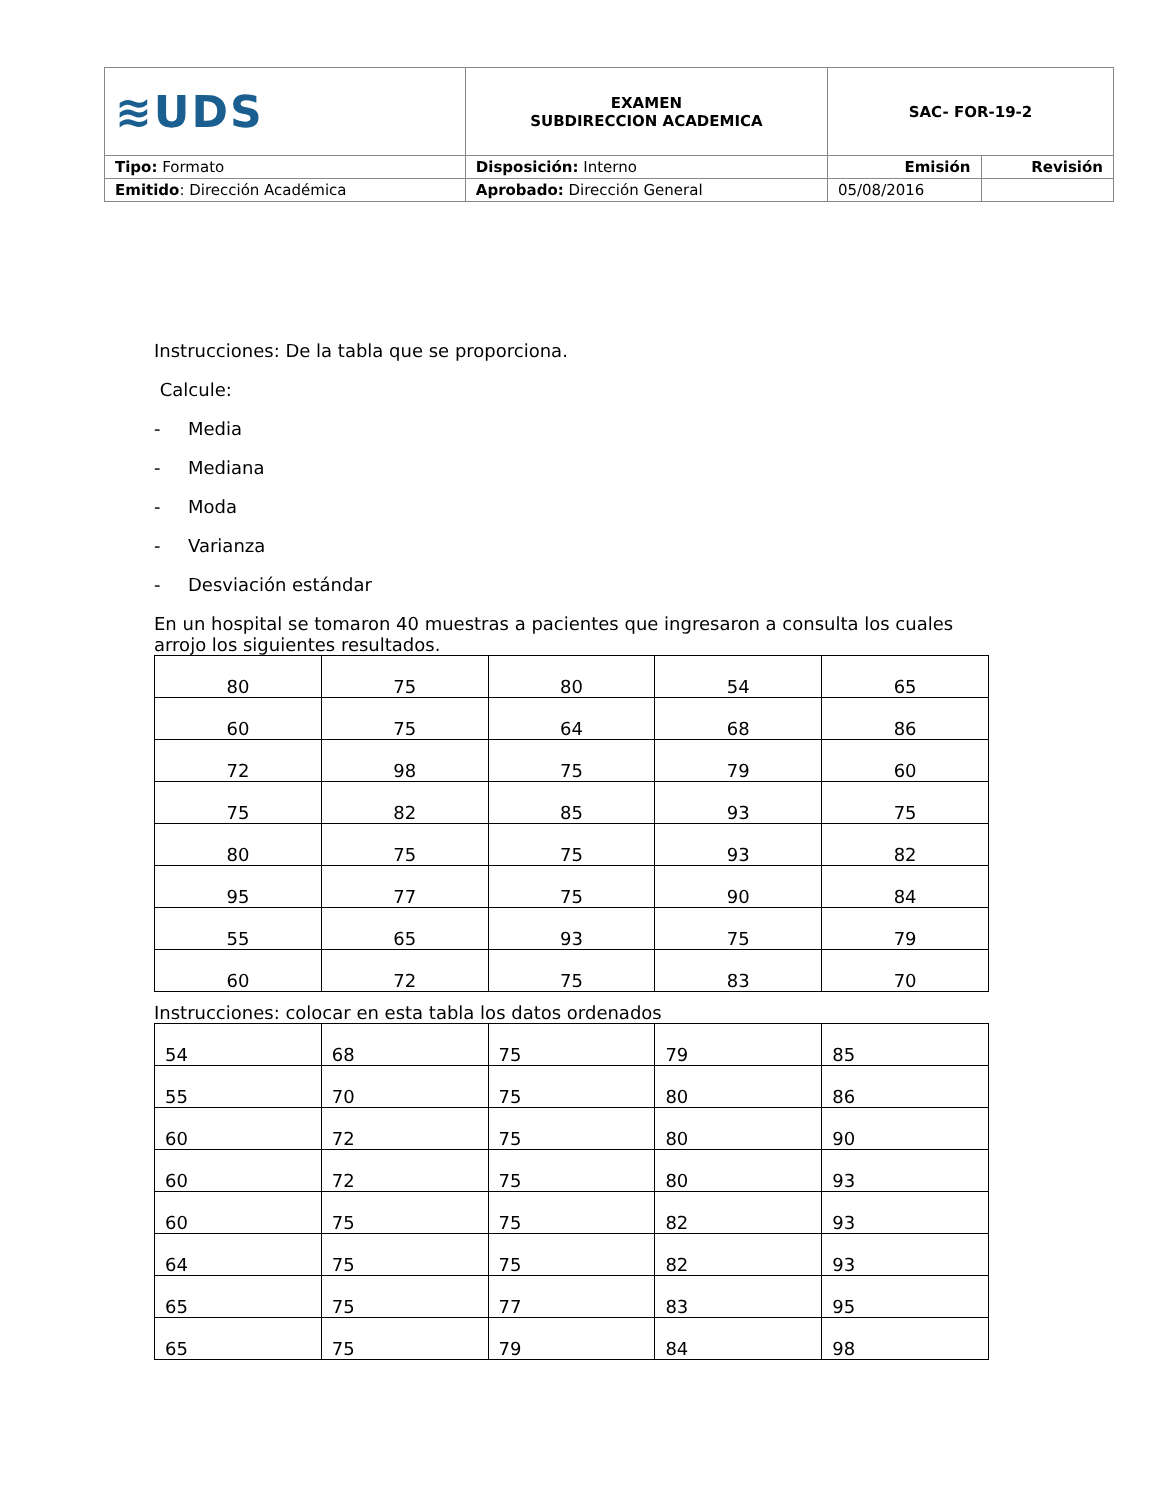| ≋UDS | EXAMEN SUBDIRECCION ACADEMICA | SAC- FOR-19-2 | |
| Tipo: Formato | Disposición: Interno | Emisión | Revisión |
| Emitido : Dirección Académica | Aprobado: Dirección General | 05/08/2016 | |
Instrucciones: De la tabla que se proporciona.
Calcule:
- Media
- Mediana
- Moda
- Varianza
- Desviación estándar
En un hospital se tomaron 40 muestras a pacientes que ingresaron a consulta los cuales arrojo los siguientes resultados.
| 80 | 75 | 80 | 54 | 65 |
| 60 | 75 | 64 | 68 | 86 |
| 72 | 98 | 75 | 79 | 60 |
| 75 | 82 | 85 | 93 | 75 |
| 80 | 75 | 75 | 93 | 82 |
| 95 | 77 | 75 | 90 | 84 |
| 55 | 65 | 93 | 75 | 79 |
| 60 | 72 | 75 | 83 | 70 |
Instrucciones: colocar en esta tabla los datos ordenados
| 54 | 68 | 75 | 79 | 85 |
| 55 | 70 | 75 | 80 | 86 |
| 60 | 72 | 75 | 80 | 90 |
| 60 | 72 | 75 | 80 | 93 |
| 60 | 75 | 75 | 82 | 93 |
| 64 | 75 | 75 | 82 | 93 |
| 65 | 75 | 77 | 83 | 95 |
| 65 | 75 | 79 | 84 | 98 |